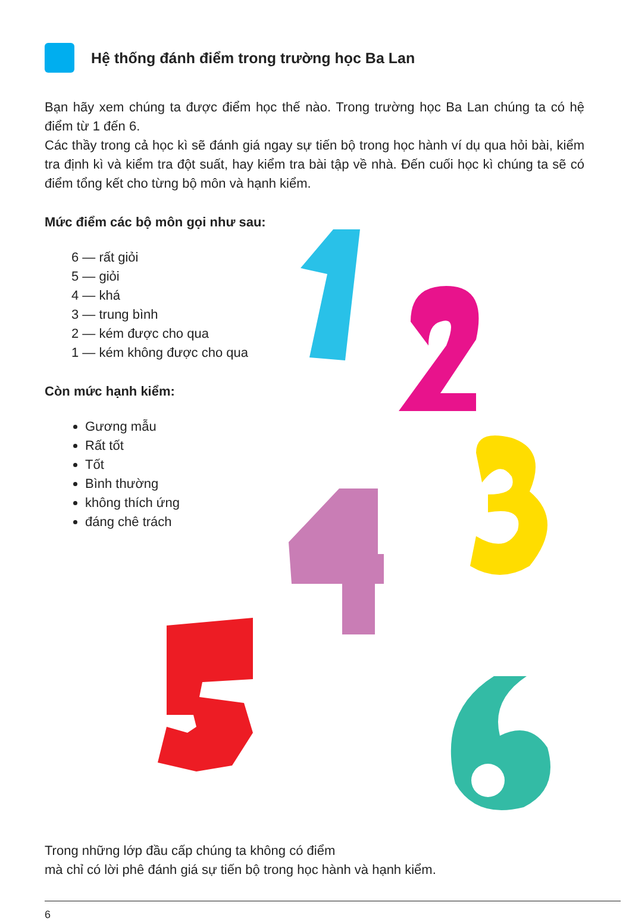Hệ thống đánh điểm trong trường học Ba Lan
Bạn hãy xem chúng ta được điểm học thế nào. Trong trường học Ba Lan chúng ta có hệ điểm từ 1 đến 6.
Các thầy trong cả học kì sẽ đánh giá ngay sự tiến bộ trong học hành ví dụ qua hỏi bài, kiểm tra định kì và kiểm tra đột suất, hay kiểm tra bài tập về nhà. Đến cuối học kì chúng ta sẽ có điểm tổng kết cho từng bộ môn và hạnh kiểm.
Mức điểm các bộ môn gọi như sau:
6 — rất giỏi
5 — giỏi
4 — khá
3 — trung bình
2 — kém được cho qua
1 — kém không được cho qua
Còn mức hạnh kiểm:
Gương mẫu
Rất tốt
Tốt
Bình thường
không thích ứng
đáng chê trách
​
Trong những lớp đầu cấp chúng ta không có điểm
mà chỉ có lời phê đánh giá sự tiến bộ trong học hành và hạnh kiểm.
6